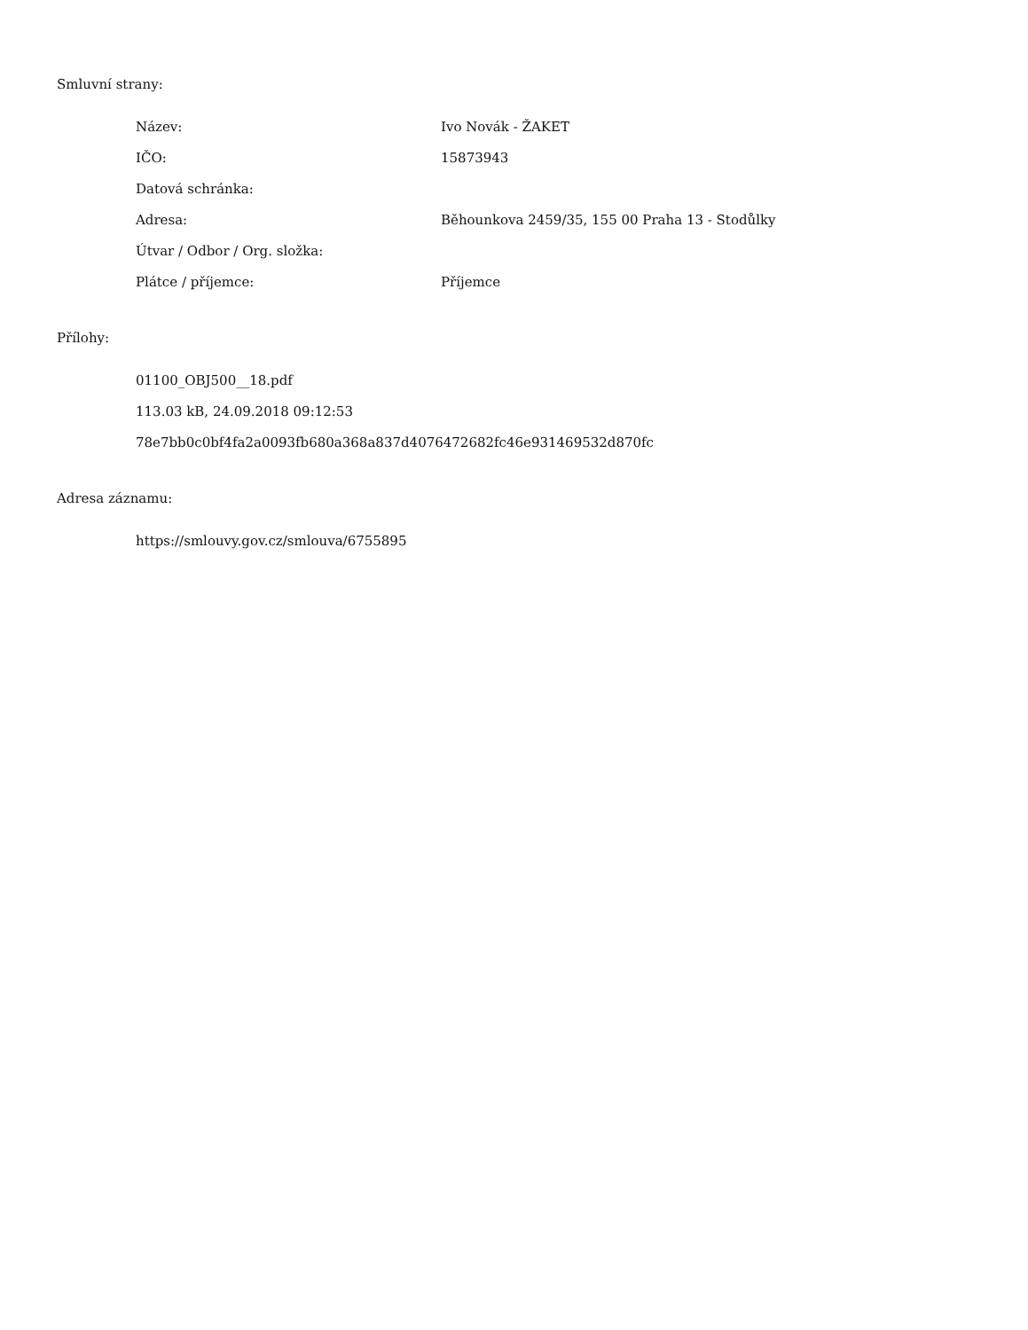Smluvní strany:
| Název: | Ivo Novák - ŽAKET |
| IČO: | 15873943 |
| Datová schránka: | |
| Adresa: | Běhounkova 2459/35, 155 00 Praha 13 - Stodůlky |
| Útvar / Odbor / Org. složka: | |
| Plátce / příjemce: | Příjemce |
Přílohy:
01100_OBJ500__18.pdf
113.03 kB, 24.09.2018 09:12:53
78e7bb0c0bf4fa2a0093fb680a368a837d4076472682fc46e931469532d870fc
Adresa záznamu:
https://smlouvy.gov.cz/smlouva/6755895